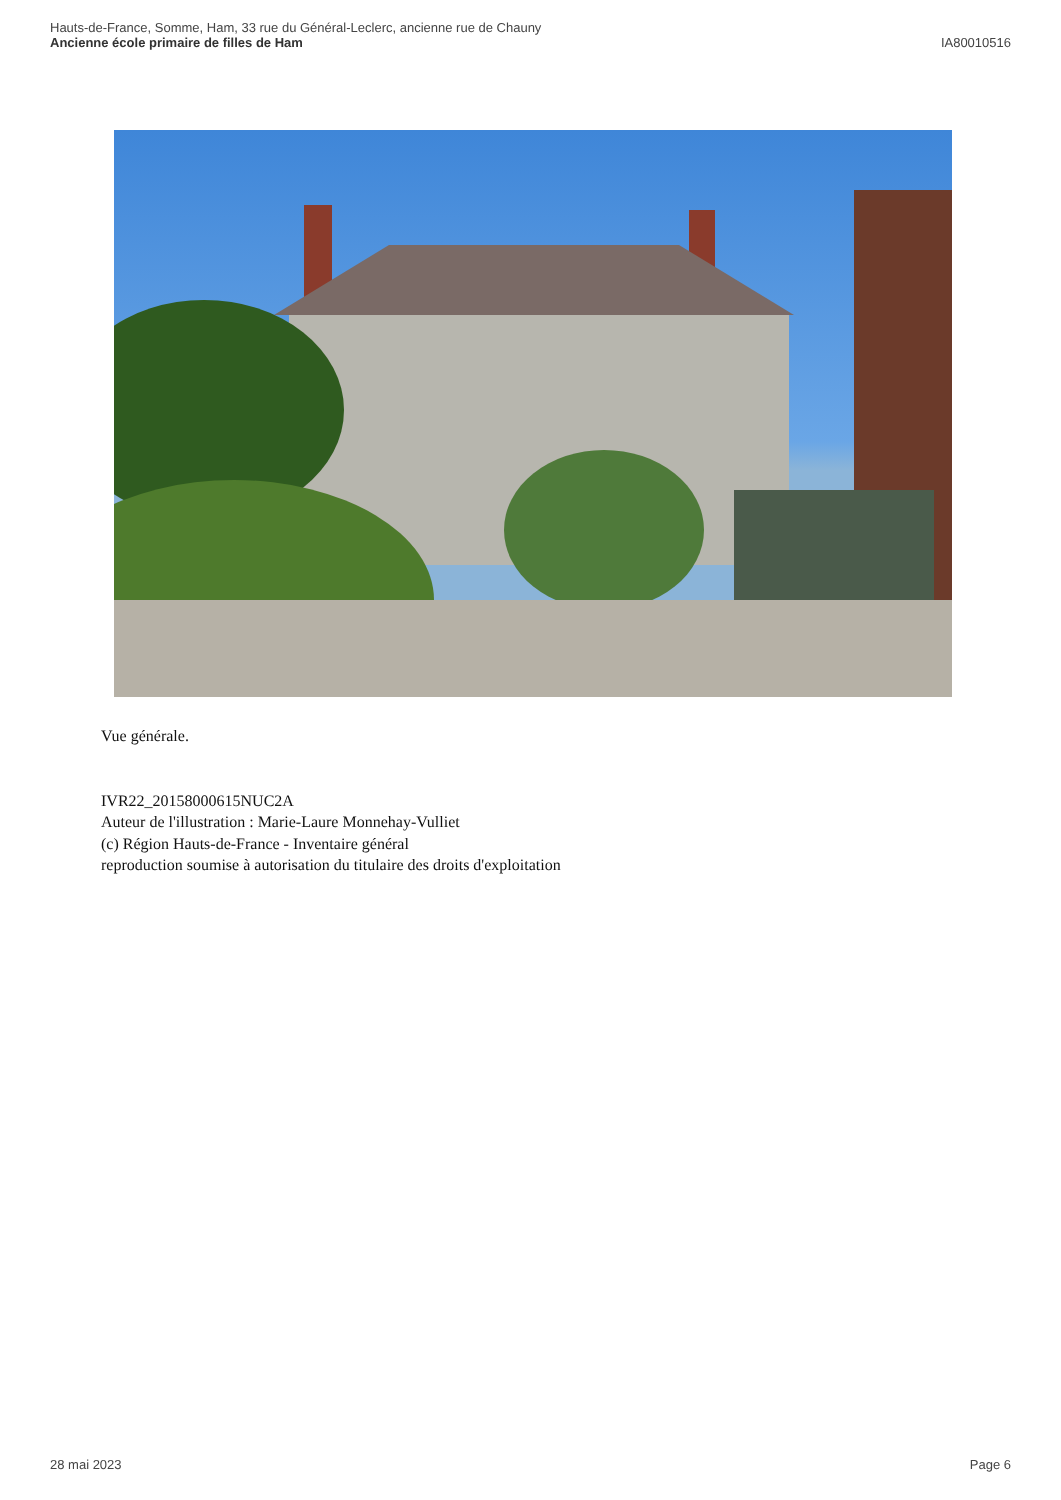Hauts-de-France, Somme, Ham, 33 rue du Général-Leclerc, ancienne rue de Chauny
Ancienne école primaire de filles de Ham
IA80010516
Vue générale.
IVR22_20158000615NUC2A
Auteur de l'illustration : Marie-Laure Monnehay-Vulliet
(c) Région Hauts-de-France - Inventaire général
reproduction soumise à autorisation du titulaire des droits d'exploitation
28 mai 2023 Page 6